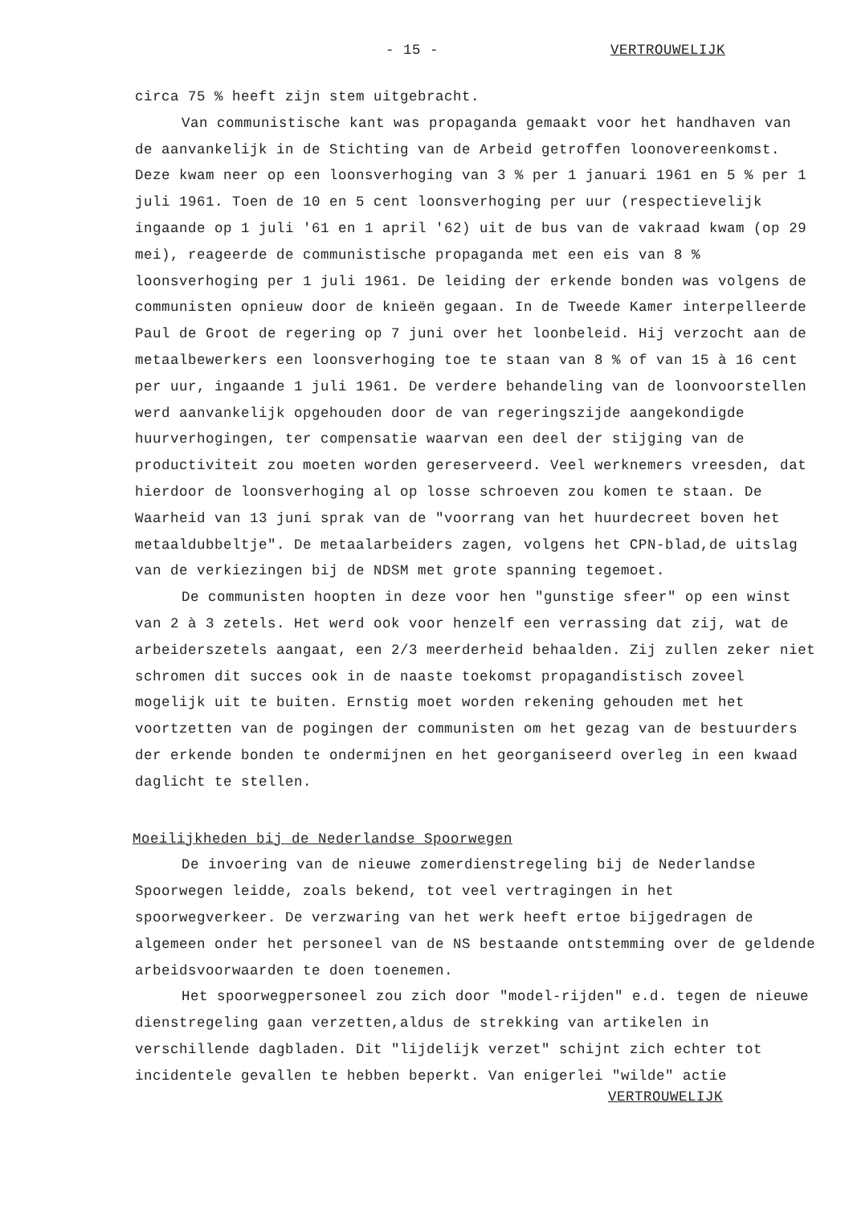- 15 - VERTROUWELIJK
circa 75 % heeft zijn stem uitgebracht.
Van communistische kant was propaganda gemaakt voor het handhaven van de aanvankelijk in de Stichting van de Arbeid getroffen loonovereenkomst. Deze kwam neer op een loonsverhoging van 3 % per 1 januari 1961 en 5 % per 1 juli 1961. Toen de 10 en 5 cent loonsverhoging per uur (respectievelijk ingaande op 1 juli '61 en 1 april '62) uit de bus van de vakraad kwam (op 29 mei), reageerde de communistische propaganda met een eis van 8 % loonsverhoging per 1 juli 1961. De leiding der erkende bonden was volgens de communisten opnieuw door de knieën gegaan. In de Tweede Kamer interpelleerde Paul de Groot de regering op 7 juni over het loonbeleid. Hij verzocht aan de metaalbewerkers een loonsverhoging toe te staan van 8 % of van 15 à 16 cent per uur, ingaande 1 juli 1961. De verdere behandeling van de loonvoorstellen werd aanvankelijk opgehouden door de van regeringszijde aangekondigde huurverhogingen, ter compensatie waarvan een deel der stijging van de productiviteit zou moeten worden gereserveerd. Veel werknemers vreesden, dat hierdoor de loonsverhoging al op losse schroeven zou komen te staan. De Waarheid van 13 juni sprak van de "voorrang van het huurdecreet boven het metaaldubbeltje". De metaalarbeiders zagen, volgens het CPN-blad,de uitslag van de verkiezingen bij de NDSM met grote spanning tegemoet.
De communisten hoopten in deze voor hen "gunstige sfeer" op een winst van 2 à 3 zetels. Het werd ook voor henzelf een verrassing dat zij, wat de arbeiderszetels aangaat, een 2/3 meerderheid behaalden. Zij zullen zeker niet schromen dit succes ook in de naaste toekomst propagandistisch zoveel mogelijk uit te buiten. Ernstig moet worden rekening gehouden met het voortzetten van de pogingen der communisten om het gezag van de bestuurders der erkende bonden te ondermijnen en het georganiseerd overleg in een kwaad daglicht te stellen.
Moeilijkheden bij de Nederlandse Spoorwegen
De invoering van de nieuwe zomerdienstregeling bij de Nederlandse Spoorwegen leidde, zoals bekend, tot veel vertragingen in het spoorwegverkeer. De verzwaring van het werk heeft ertoe bijgedragen de algemeen onder het personeel van de NS bestaande ontstemming over de geldende arbeidsvoorwaarden te doen toenemen.
Het spoorwegpersoneel zou zich door "model-rijden" e.d. tegen de nieuwe dienstregeling gaan verzetten,aldus de strekking van artikelen in verschillende dagbladen. Dit "lijdelijk verzet" schijnt zich echter tot incidentele gevallen te hebben beperkt. Van enigerlei "wilde" actie
VERTROUWELIJK